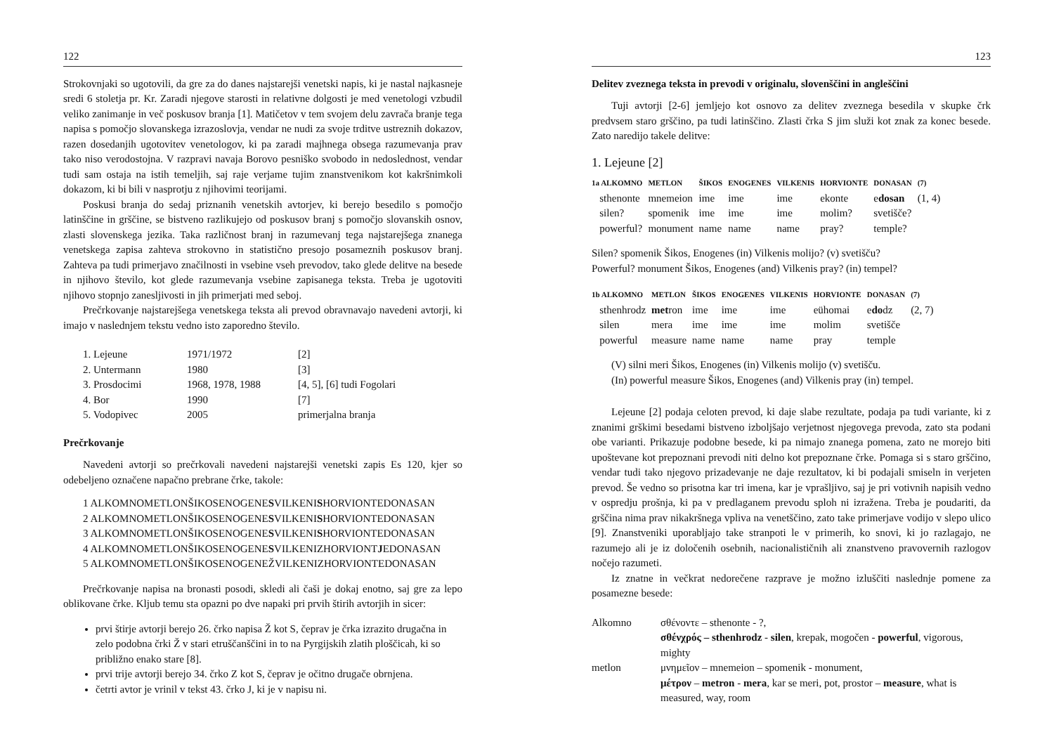122
Strokovnjaki so ugotovili, da gre za do danes najstarejši venetski napis, ki je nastal najkasneje sredi 6 stoletja pr. Kr. Zaradi njegove starosti in relativne dolgosti je med venetologi vzbudil veliko zanimanje in več poskusov branja [1]. Matičetov v tem svojem delu zavrača branje tega napisa s pomočjo slovanskega izrazoslovja, vendar ne nudi za svoje trditve ustreznih dokazov, razen dosedanjih ugotovitev venetologov, ki pa zaradi majhnega obsega razumevanja prav tako niso verodostojna. V razpravi navaja Borovo pesniško svobodo in nedoslednost, vendar tudi sam ostaja na istih temeljih, saj raje verjame tujim znanstvenikom kot kakršnimkoli dokazom, ki bi bili v nasprotju z njihovimi teorijami.
Poskusi branja do sedaj priznanih venetskih avtorjev, ki berejo besedilo s pomočjo latinščine in grščine, se bistveno razlikujejo od poskusov branj s pomočjo slovanskih osnov, zlasti slovenskega jezika. Taka različnost branj in razumevanj tega najstarejšega znanega venetskega zapisa zahteva strokovno in statistično presojo posameznih poskusov branj. Zahteva pa tudi primerjavo značilnosti in vsebine vseh prevodov, tako glede delitve na besede in njihovo število, kot glede razumevanja vsebine zapisanega teksta. Treba je ugotoviti njihovo stopnjo zanesljivosti in jih primerjati med seboj.
Prečrkovanje najstarejšega venetskega teksta ali prevod obravnavajo navedeni avtorji, ki imajo v naslednjem tekstu vedno isto zaporedno število.
| 1. Lejeune | 1971/1972 | [2] |
| 2. Untermann | 1980 | [3] |
| 3. Prosdocimi | 1968, 1978, 1988 | [4, 5], [6] tudi Fogolari |
| 4. Bor | 1990 | [7] |
| 5. Vodopivec | 2005 | primerjalna branja |
Prečrkovanje
Navedeni avtorji so prečrkovali navedeni najstarejši venetski zapis Es 120, kjer so odebeljeno označene napačno prebrane črke, takole:
1 ALKOMNOMETLONŠIKOSENOGENESVILKENISHORVIONTEDONASAN
2 ALKOMNOMETLONŠIKOSENOGENESVILKENISHORVIONTEDONASAN
3 ALKOMNOMETLONŠIKOSENOGENESVILKENISHORVIONTEDONASAN
4 ALKOMNOMETLONŠIKOSENOGENESVILKENIZHORVIONTJEDONASAN
5 ALKOMNOMETLONŠIKOSENOGENEŽVILKENIZHORVIONTEDONASAN
Prečrkovanje napisa na bronasti posodi, skledi ali čaši je dokaj enotno, saj gre za lepo oblikovane črke. Kljub temu sta opazni po dve napaki pri prvih štirih avtorjih in sicer:
prvi štirje avtorji berejo 26. črko napisa Ž kot S, čeprav je črka izrazito drugačna in zelo podobna črki Ž v stari etruščanščini in to na Pyrgijskih zlatih ploščicah, ki so približno enako stare [8].
prvi trije avtorji berejo 34. črko Z kot S, čeprav je očitno drugače obrnjena.
četrti avtor je vrinil v tekst 43. črko J, ki je v napisu ni.
123
Delitev zveznega teksta in prevodi v originalu, slovenščini in angleščini
Tuji avtorji [2-6] jemljejo kot osnovo za delitev zveznega besedila v skupke črk predvsem staro grščino, pa tudi latinščino. Zlasti črka S jim služi kot znak za konec besede. Zato naredijo takele delitve:
1. Lejeune [2]
| 1a ALKOMNO | METLON | ŠIKOS | ENOGENES | VILKENIS | HORVIONTE | DONASAN | (7) |
| --- | --- | --- | --- | --- | --- | --- | --- |
| sthenonte | mnemeion | ime | ime | ime | ekonte | e dosan | (1, 4) |
| silen? | spomenik | ime | ime | ime | molim? | svetišče? | |
| powerful? | monument | name | name | name | pray? | temple? | |
Silen? spomenik Šikos, Enogenes (in) Vilkenis molijo? (v) svetišču?
Powerful? monument Šikos, Enogenes (and) Vilkenis pray? (in) tempel?
| 1b ALKOMNO | METLON | ŠIKOS | ENOGENES | VILKENIS | HORVIONTE | DONASAN | (7) |
| --- | --- | --- | --- | --- | --- | --- | --- |
| sthenhrodz | met ron | ime | ime | ime | eühomai | e do dz | (2, 7) |
| silen | mera | ime | ime | ime | molim | svetišče | |
| powerful | measure | name | name | name | pray | temple | |
(V) silni meri Šikos, Enogenes (in) Vilkenis molijo (v) svetišču.
(In) powerful measure Šikos, Enogenes (and) Vilkenis pray (in) tempel.
Lejeune [2] podaja celoten prevod, ki daje slabe rezultate, podaja pa tudi variante, ki z znanimi grškimi besedami bistveno izboljšajo verjetnost njegovega prevoda, zato sta podani obe varianti. Prikazuje podobne besede, ki pa nimajo znanega pomena, zato ne morejo biti upoštevane kot prepoznani prevodi niti delno kot prepoznane črke. Pomaga si s staro grščino, vendar tudi tako njegovo prizadevanje ne daje rezultatov, ki bi podajali smiseln in verjeten prevod. Še vedno so prisotna kar tri imena, kar je vprašljivo, saj je pri votivnih napisih vedno v ospredju prošnja, ki pa v predlaganem prevodu sploh ni izražena. Treba je poudariti, da grščina nima prav nikakršnega vpliva na venetščino, zato take primerjave vodijo v slepo ulico [9]. Znanstveniki uporabljajo take stranpoti le v primerih, ko snovi, ki jo razlagajo, ne razumejo ali je iz določenih osebnih, nacionalističnih ali znanstveno pravovernih razlogov nočejo razumeti.
Iz znatne in večkrat nedorečene razprave je možno izluščiti naslednje pomene za posamezne besede:
| Alkomno | σθένοντε – sthenonte - ?, σθένχρός – sthenhrodz - silen , krepak, mogočen - powerful , vigorous, mighty |
| metlon | μνημεῖον – mnemeion – spomenik - monument, μέτρον – metron - mera , kar se meri, pot, prostor – measure , what is measured, way, room |